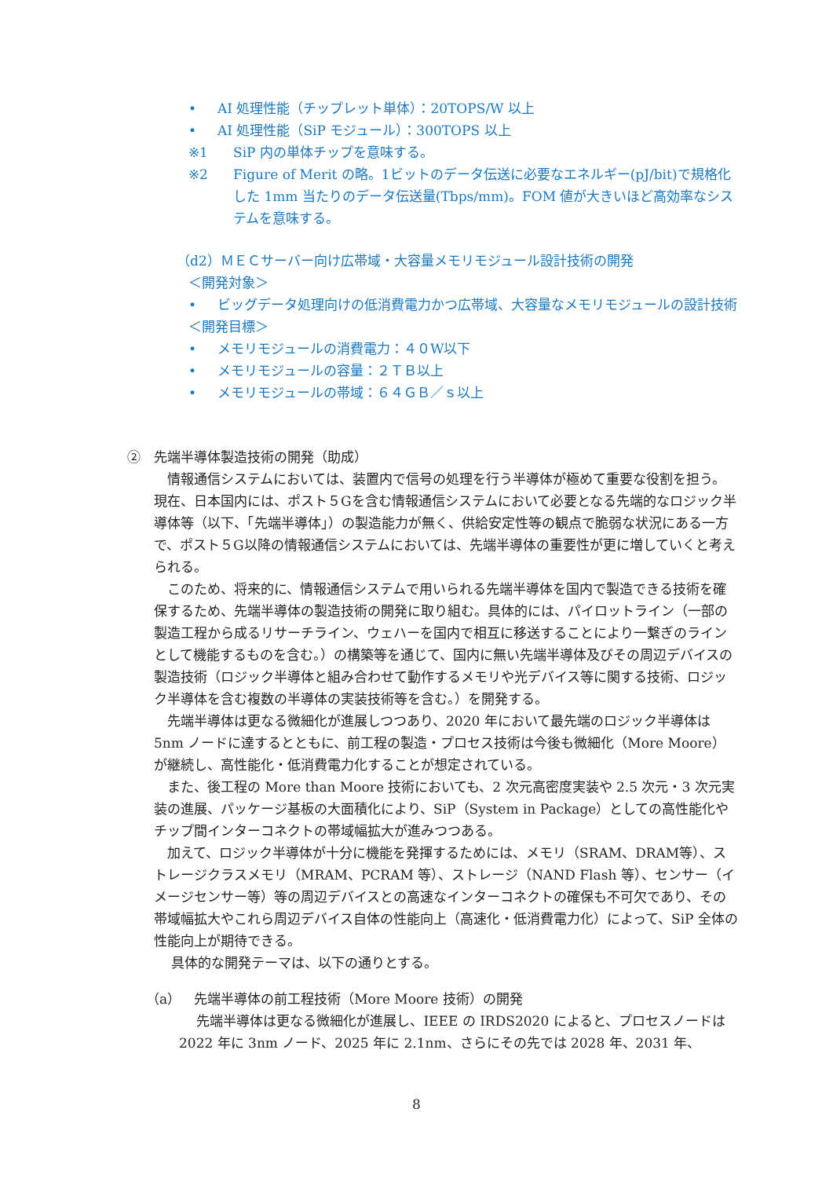• AI 処理性能（チップレット単体）：20TOPS/W 以上
• AI 処理性能（SiP モジュール）：300TOPS 以上
※1 SiP 内の単体チップを意味する。
※2 Figure of Merit の略。1ビットのデータ伝送に必要なエネルギー(pJ/bit)で規格化した 1mm 当たりのデータ伝送量(Tbps/mm)。FOM 値が大きいほど高効率なシステムを意味する。
（d2）ＭＥＣサーバー向け広帯域・大容量メモリモジュール設計技術の開発
＜開発対象＞
• ビッグデータ処理向けの低消費電力かつ広帯域、大容量なメモリモジュールの設計技術
＜開発目標＞
• メモリモジュールの消費電力：４０W以下
• メモリモジュールの容量：２ＴＢ以上
• メモリモジュールの帯域：６４ＧＢ／ｓ以上
②　先端半導体製造技術の開発（助成）
　情報通信システムにおいては、装置内で信号の処理を行う半導体が極めて重要な役割を担う。現在、日本国内には、ポスト５Gを含む情報通信システムにおいて必要となる先端的なロジック半導体等（以下、「先端半導体」）の製造能力が無く、供給安定性等の観点で脆弱な状況にある一方で、ポスト５G以降の情報通信システムにおいては、先端半導体の重要性が更に増していくと考えられる。
　このため、将来的に、情報通信システムで用いられる先端半導体を国内で製造できる技術を確保するため、先端半導体の製造技術の開発に取り組む。具体的には、パイロットライン（一部の製造工程から成るリサーチライン、ウェハーを国内で相互に移送することにより一繋ぎのラインとして機能するものを含む。）の構築等を通じて、国内に無い先端半導体及びその周辺デバイスの製造技術（ロジック半導体と組み合わせて動作するメモリや光デバイス等に関する技術、ロジック半導体を含む複数の半導体の実装技術等を含む。）を開発する。
　先端半導体は更なる微細化が進展しつつあり、2020 年において最先端のロジック半導体は 5nm ノードに達するとともに、前工程の製造・プロセス技術は今後も微細化（More Moore）が継続し、高性能化・低消費電力化することが想定されている。
　また、後工程の More than Moore 技術においても、2 次元高密度実装や 2.5 次元・3 次元実装の進展、パッケージ基板の大面積化により、SiP（System in Package）としての高性能化やチップ間インターコネクトの帯域幅拡大が進みつつある。
　加えて、ロジック半導体が十分に機能を発揮するためには、メモリ（SRAM、DRAM等）、ストレージクラスメモリ（MRAM、PCRAM 等）、ストレージ（NAND Flash 等）、センサー（イメージセンサー等）等の周辺デバイスとの高速なインターコネクトの確保も不可欠であり、その帯域幅拡大やこれら周辺デバイス自体の性能向上（高速化・低消費電力化）によって、SiP 全体の性能向上が期待できる。
　 具体的な開発テーマは、以下の通りとする。
（a）　先端半導体の前工程技術（More Moore 技術）の開発
　 先端半導体は更なる微細化が進展し、IEEE の IRDS2020 によると、プロセスノードは 2022 年に 3nm ノード、2025 年に 2.1nm、さらにその先では 2028 年、2031 年、
8